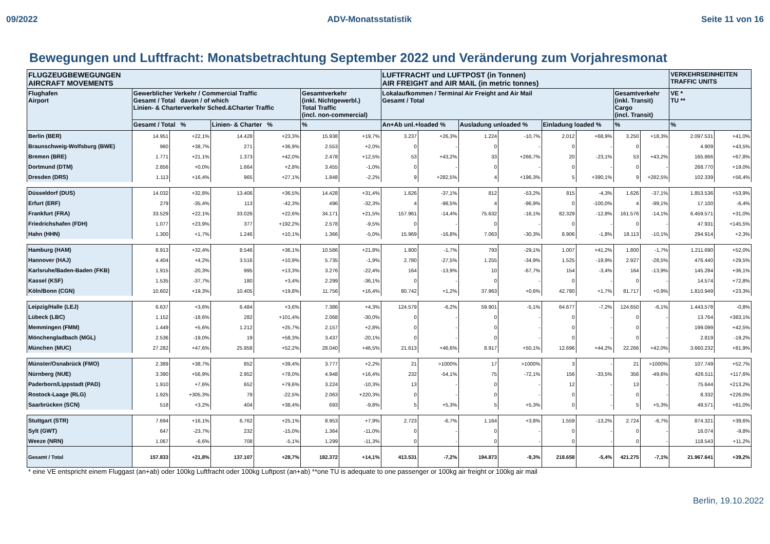09/2022 ADV-Monatsstatistik Seite 11 von 16
Bewegungen und Luftfracht: Monatsbetrachtung September 2022 und Veränderung zum Vorjahresmonat
| FLUGZEUGBEWEGUNGEN AIRCRAFT MOVEMENTS | | | | | | | LUFTFRACHT und LUFTPOST (in Tonnen) AIR FREIGHT and AIR MAIL (in metric tonnes) | | | | | | | | VERKEHRSEINHEITEN TRAFFIC UNITS | |
| --- | --- | --- | --- | --- | --- | --- | --- | --- | --- | --- | --- | --- | --- | --- | --- | --- |
| Flughafen Airport | Gewerblicher Verkehr / Commercial Traffic Gesamt / Total davon / of which Linien- & Charterverkehr Sched.&Charter Traffic | | | | Gesamtverkehr (inkl. Nichtgewerbl.) Total Traffic (incl. non-commercial) | | Lokalaufkommen / Terminal Air Freight and Air Mail Gesamt / Total | | | | | | Gesamtverkehr (inkl. Transit) Cargo (incl. Transit) | | VE * TU ** | |
| | Gesamt / Total % | | Linien- & Charter % | | % | | An+Ab unl.+loaded % | | Ausladung unloaded % | | Einladung loaded % | | % | | % | |
| Berlin (BER) | 14.951 | +22,1% | 14.428 | +23,3% | 15.938 | +19,7% | 3.237 | +26,3% | 1.224 | -10,7% | 2.012 | +68,9% | 3.250 | +18,3% | 2.097.531 | +41,0% |
| Braunschweig-Wolfsburg (BWE) | 960 | +38,7% | 271 | +36,9% | 2.553 | +2,0% | 0 | - | 0 | - | 0 | - | 0 | - | 4.909 | +43,5% |
| Bremen (BRE) | 1.771 | +21,1% | 1.373 | +42,0% | 2.478 | +12,5% | 53 | +43,2% | 33 | +266,7% | 20 | -23,1% | 53 | +43,2% | 165.866 | +67,8% |
| Dortmund (DTM) | 2.856 | +0,0% | 1.664 | +2,8% | 3.455 | -1,0% | 0 | - | 0 | - | 0 | - | 0 | - | 268.770 | +19,0% |
| Dresden (DRS) | 1.113 | +16,4% | 965 | +27,1% | 1.848 | -2,2% | 9 | +282,5% | 4 | +196,3% | 5 | +390,1% | 9 | +282,5% | 102.339 | +56,4% |
| Düsseldorf (DUS) | 14.032 | +32,8% | 13.406 | +36,5% | 14.428 | +31,4% | 1.626 | -37,1% | 812 | -53,2% | 815 | -4,3% | 1.626 | -37,1% | 1.853.536 | +53,9% |
| Erfurt (ERF) | 279 | -35,4% | 113 | -42,3% | 496 | -32,3% | 4 | -98,5% | 4 | -96,9% | 0 | -100,0% | 4 | -99,1% | 17.100 | -6,4% |
| Frankfurt (FRA) | 33.529 | +22,1% | 33.026 | +22,6% | 34.171 | +21,5% | 157.961 | -14,4% | 75.632 | -16,1% | 82.329 | -12,8% | 161.576 | -14,1% | 6.459.571 | +31,0% |
| Friedrichshafen (FDH) | 1.077 | +23,9% | 377 | +192,2% | 2.578 | -9,5% | 0 | - | 0 | - | 0 | - | 0 | - | 47.931 | +145,5% |
| Hahn (HHN) | 1.300 | +1,7% | 1.246 | +10,1% | 1.366 | -5,0% | 15.969 | -16,8% | 7.063 | -30,3% | 8.906 | -1,8% | 18.113 | -10,1% | 294.914 | +2,3% |
| Hamburg (HAM) | 8.913 | +32,4% | 8.546 | +36,1% | 10.586 | +21,8% | 1.800 | -1,7% | 793 | -29,1% | 1.007 | +41,2% | 1.800 | -1,7% | 1.211.690 | +52,0% |
| Hannover (HAJ) | 4.404 | +4,2% | 3.516 | +10,9% | 5.735 | -1,9% | 2.780 | -27,5% | 1.255 | -34,9% | 1.525 | -19,9% | 2.927 | -28,5% | 476.440 | +29,5% |
| Karlsruhe/Baden-Baden (FKB) | 1.915 | -20,3% | 995 | +13,3% | 3.276 | -22,4% | 164 | -13,9% | 10 | -67,7% | 154 | -3,4% | 164 | -13,9% | 145.284 | +36,1% |
| Kassel (KSF) | 1.535 | -37,7% | 180 | +3,4% | 2.299 | -36,1% | 0 | - | 0 | - | 0 | - | 0 | - | 14.574 | +72,8% |
| Köln/Bonn (CGN) | 10.602 | +19,3% | 10.405 | +19,8% | 11.756 | +16,4% | 80.742 | +1,2% | 37.963 | +0,6% | 42.780 | +1,7% | 81.717 | +0,9% | 1.810.949 | +23,3% |
| Leipzig/Halle (LEJ) | 6.637 | +3,6% | 6.484 | +3,6% | 7.386 | +4,3% | 124.579 | -6,2% | 59.901 | -5,1% | 64.677 | -7,2% | 124.650 | -6,1% | 1.443.578 | -0,8% |
| Lübeck (LBC) | 1.152 | -18,6% | 282 | +101,4% | 2.068 | -30,0% | 0 | - | 0 | - | 0 | - | 0 | - | 13.764 | +383,1% |
| Memmingen (FMM) | 1.449 | +5,6% | 1.212 | +25,7% | 2.157 | +2,8% | 0 | - | 0 | - | 0 | - | 0 | - | 199.099 | +42,5% |
| Mönchengladbach (MGL) | 2.536 | -19,0% | 19 | +58,3% | 3.437 | -20,1% | 0 | - | 0 | - | 0 | - | 0 | - | 2.819 | -19,2% |
| München (MUC) | 27.282 | +47,6% | 25.958 | +52,2% | 28.040 | +46,5% | 21.613 | +46,6% | 8.917 | +50,1% | 12.696 | +44,2% | 22.266 | +42,0% | 3.660.232 | +81,9% |
| Münster/Osnabrück (FMO) | 2.389 | +38,7% | 852 | +39,4% | 3.777 | +2,2% | 21 | >1000% | 17 | >1000% | 3 | - | 21 | >1000% | 107.749 | +52,7% |
| Nürnberg (NUE) | 3.390 | +56,9% | 2.952 | +78,0% | 4.948 | +16,4% | 232 | -54,1% | 75 | -72,1% | 156 | -33,5% | 356 | -49,6% | 426.511 | +117,6% |
| Paderborn/Lippstadt (PAD) | 1.910 | +7,6% | 652 | +79,6% | 3.224 | -10,3% | 13 | - | 0 | - | 12 | - | 13 | - | 75.644 | +213,2% |
| Rostock-Laage (RLG) | 1.925 | +305,3% | 79 | -22,5% | 2.063 | +220,3% | 0 | - | 0 | - | 0 | - | 0 | - | 8.332 | +226,0% |
| Saarbrücken (SCN) | 518 | +3,2% | 404 | +38,4% | 693 | -9,8% | 5 | +5,3% | 5 | +5,3% | 0 | - | 5 | +5,3% | 49.571 | +61,0% |
| Stuttgart (STR) | 7.694 | +16,1% | 6.762 | +25,1% | 8.953 | +7,9% | 2.723 | -6,7% | 1.164 | +3,8% | 1.559 | -13,2% | 2.724 | -6,7% | 874.321 | +39,6% |
| Sylt (GWT) | 647 | -23,7% | 232 | -15,0% | 1.364 | -11,0% | 0 | - | 0 | - | 0 | - | 0 | - | 16.074 | -9,8% |
| Weeze (NRN) | 1.067 | -6,6% | 708 | -5,1% | 1.299 | -11,3% | 0 | - | 0 | - | 0 | - | 0 | - | 118.543 | +11,2% |
| Gesamt / Total | 157.833 | +21,8% | 137.107 | +28,7% | 182.372 | +14,1% | 413.531 | -7,2% | 194.873 | -9,3% | 218.658 | -5,4% | 421.275 | -7,1% | 21.967.641 | +39,2% |
* eine VE entspricht einem Fluggast (an+ab) oder 100kg Luftfracht oder 100kg Luftpost (an+ab) **one TU is adequate to one passenger or 100kg air freight or 100kg air mail
Berlin, 19.10.2022